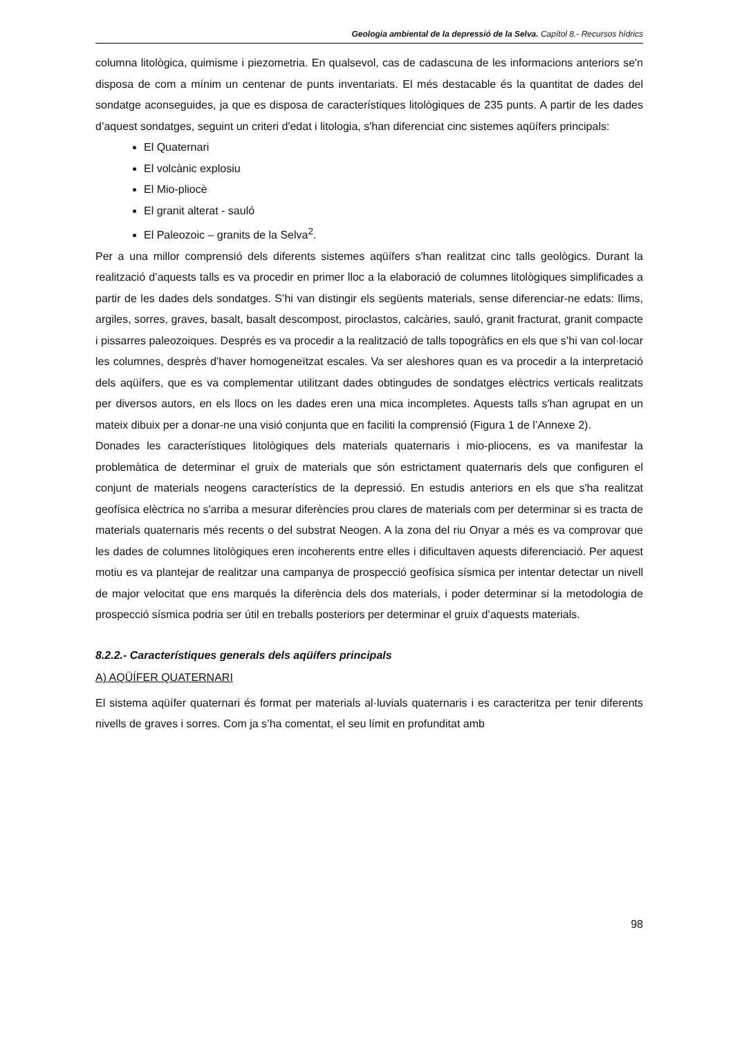Geologia ambiental de la depressió de la Selva. Capítol 8.- Recursos hídrics
columna litològica, quimisme i piezometria. En qualsevol, cas de cadascuna de les informacions anteriors se'n disposa de com a mínim un centenar de punts inventariats. El més destacable és la quantitat de dades del sondatge aconseguides, ja que es disposa de característiques litològiques de 235 punts. A partir de les dades d’aquest sondatges, seguint un criteri d'edat i litologia, s'han diferenciat cinc sistemes aqüífers principals:
El Quaternari
El volcànic explosiu
El Mio-pliocè
El granit alterat - sauló
El Paleozoic – granits de la Selva<sup>2</sup>.
Per a una millor comprensió dels diferents sistemes aqüífers s'han realitzat cinc talls geològics. Durant la realització d’aquests talls es va procedir en primer lloc a la elaboració de columnes litològiques simplificades a partir de les dades dels sondatges. S’hi van distingir els següents materials, sense diferenciar-ne edats: llims, argiles, sorres, graves, basalt, basalt descompost, piroclastos, calcàries, sauló, granit fracturat, granit compacte i pissarres paleozoiques. Després es va procedir a la realització de talls topogràfics en els que s’hi van col·locar les columnes, desprès d’haver homogeneïtzat escales. Va ser aleshores quan es va procedir a la interpretació dels aqüífers, que es va complementar utilitzant dades obtingudes de sondatges elèctrics verticals realitzats per diversos autors, en els llocs on les dades eren una mica incompletes. Aquests talls s'han agrupat en un mateix dibuix per a donar-ne una visió conjunta que en faciliti la comprensió (Figura 1 de l’Annexe 2).
Donades les característiques litològiques dels materials quaternaris i mio-pliocens, es va manifestar la problemàtica de determinar el gruix de materials que són estrictament quaternaris dels que configuren el conjunt de materials neogens característics de la depressió. En estudis anteriors en els que s'ha realitzat geofísica elèctrica no s'arriba a mesurar diferències prou clares de materials com per determinar si es tracta de materials quaternaris més recents o del substrat Neogen. A la zona del riu Onyar a més es va comprovar que les dades de columnes litològiques eren incoherents entre elles i dificultaven aquests diferenciació. Per aquest motiu es va plantejar de realitzar una campanya de prospecció geofísica sísmica per intentar detectar un nivell de major velocitat que ens marqués la diferència dels dos materials, i poder determinar si la metodologia de prospecció sísmica podria ser útil en treballs posteriors per determinar el gruix d’aquests materials.
8.2.2.- Característiques generals dels aqüífers principals
A) AQÜÍFER QUATERNARI
El sistema aqüífer quaternari és format per materials al·luvials quaternaris i es caracteritza per tenir diferents nivells de graves i sorres. Com ja s’ha comentat, el seu límit en profunditat amb
98